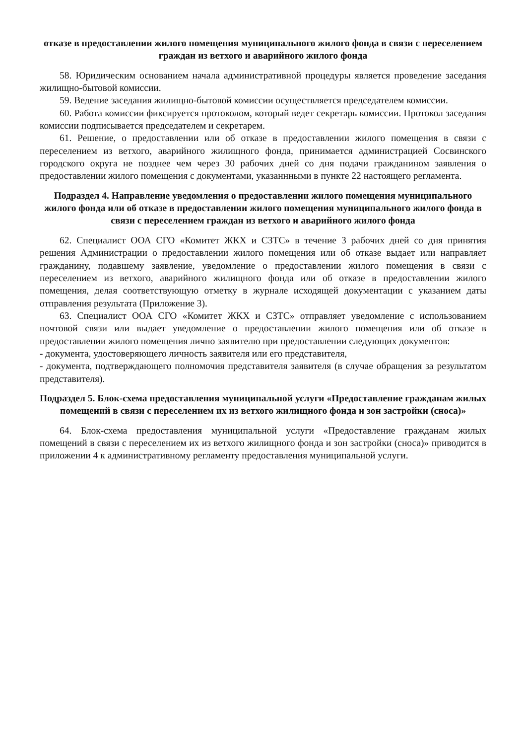отказе в предоставлении жилого помещения муниципального жилого фонда в связи с переселением граждан из ветхого и аварийного жилого фонда
58. Юридическим основанием начала административной процедуры является проведение заседания жилищно-бытовой комиссии.
59. Ведение заседания жилищно-бытовой комиссии осуществляется председателем комиссии.
60. Работа комиссии фиксируется протоколом, который ведет секретарь комиссии. Протокол заседания комиссии подписывается председателем и секретарем.
61. Решение, о предоставлении или об отказе в предоставлении жилого помещения в связи с переселением из ветхого, аварийного жилищного фонда, принимается администрацией Сосвинского городского округа не позднее чем через 30 рабочих дней со дня подачи гражданином заявления о предоставлении жилого помещения с документами, указаннными в пункте 22 настоящего регламента.
Подраздел 4. Направление уведомления о предоставлении жилого помещения муниципального жилого фонда или об отказе в предоставлении жилого помещения муниципального жилого фонда в связи с переселением граждан из ветхого и аварийного жилого фонда
62. Специалист ООА СГО «Комитет ЖКХ и СЗТС» в течение 3 рабочих дней со дня принятия решения Администрации о предоставлении жилого помещения или об отказе выдает или направляет гражданину, подавшему заявление, уведомление о предоставлении жилого помещения в связи с переселением из ветхого, аварийного жилищного фонда или об отказе в предоставлении жилого помещения, делая соответствующую отметку в журнале исходящей документации с указанием даты отправления результата (Приложение 3).
63. Специалист ООА СГО «Комитет ЖКХ и СЗТС» отправляет уведомление с использованием почтовой связи или выдает уведомление о предоставлении жилого помещения или об отказе в предоставлении жилого помещения лично заявителю при предоставлении следующих документов:
- документа, удостоверяющего личность заявителя или его представителя,
- документа, подтверждающего полномочия представителя заявителя (в случае обращения за результатом представителя).
Подраздел 5. Блок-схема предоставления муниципальной услуги «Предоставление гражданам жилых помещений в связи с переселением их из ветхого жилищного фонда и зон застройки (сноса)»
64. Блок-схема предоставления муниципальной услуги «Предоставление гражданам жилых помещений в связи с переселением их из ветхого жилищного фонда и зон застройки (сноса)» приводится в приложении 4 к административному регламенту предоставления муниципальной услуги.